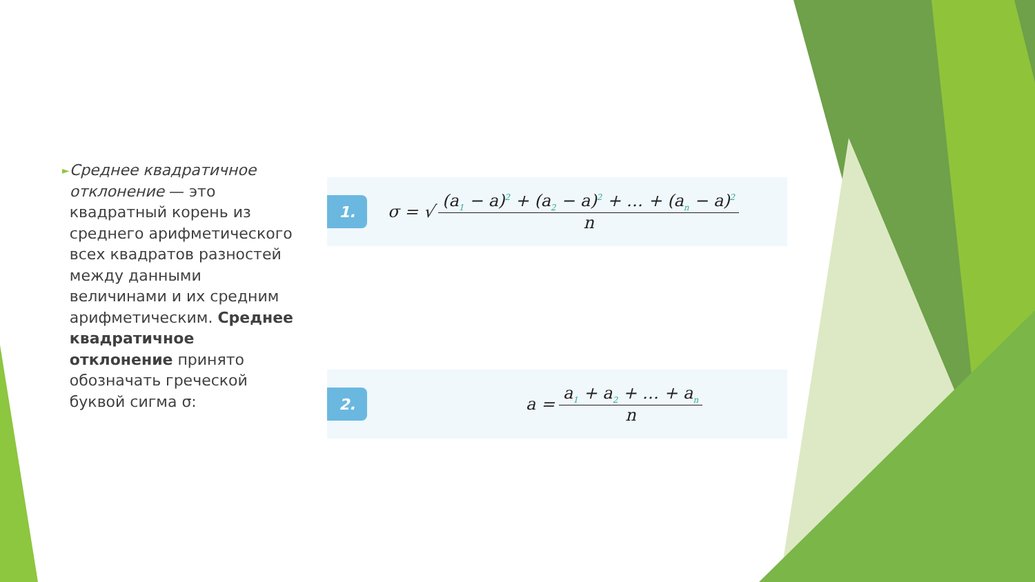►
Среднее квадратичное отклонение — это квадратный корень из среднего арифметического всех квадратов разностей между данными величинами и их средним арифметическим. Среднее квадратичное отклонение принято обозначать греческой буквой сигма σ:
1.
σ = √ (a<sub>1</sub> − a)<sup>2</sup> + (a<sub>2</sub> − a)<sup>2</sup> + … + (a<sub>n</sub> − a)<sup>2</sup> n
2.
a = a<sub>1</sub> + a<sub>2</sub> + … + a<sub>n</sub> n